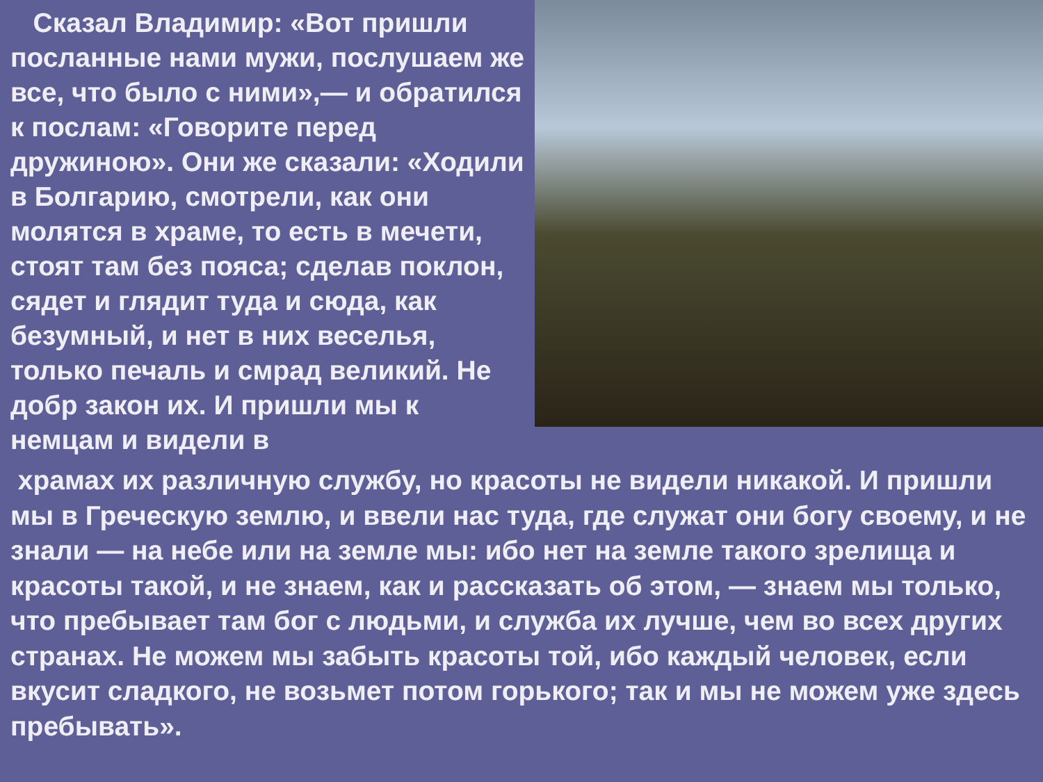Сказал Владимир: «Вот пришли посланные нами мужи, послушаем же все, что было с ними»,— и обратился к послам: «Говорите перед дружиною». Они же сказали: «Ходили в Болгарию, смотрели, как они молятся в храме, то есть в мечети, стоят там без пояса; сделав поклон, сядет и глядит туда и сюда, как безумный, и нет в них веселья, только печаль и смрад великий. Не добр закон их. И пришли мы к немцам и видели в
храмах их различную службу, но красоты не видели никакой. И пришли мы в Греческую землю, и ввели нас туда, где служат они богу своему, и не знали — на небе или на земле мы: ибо нет на земле такого зрелища и красоты такой, и не знаем, как и рассказать об этом, — знаем мы только, что пребывает там бог с людьми, и служба их лучше, чем во всех других странах. Не можем мы забыть красоты той, ибо каждый человек, если вкусит сладкого, не возьмет потом горького; так и мы не можем уже здесь пребывать».